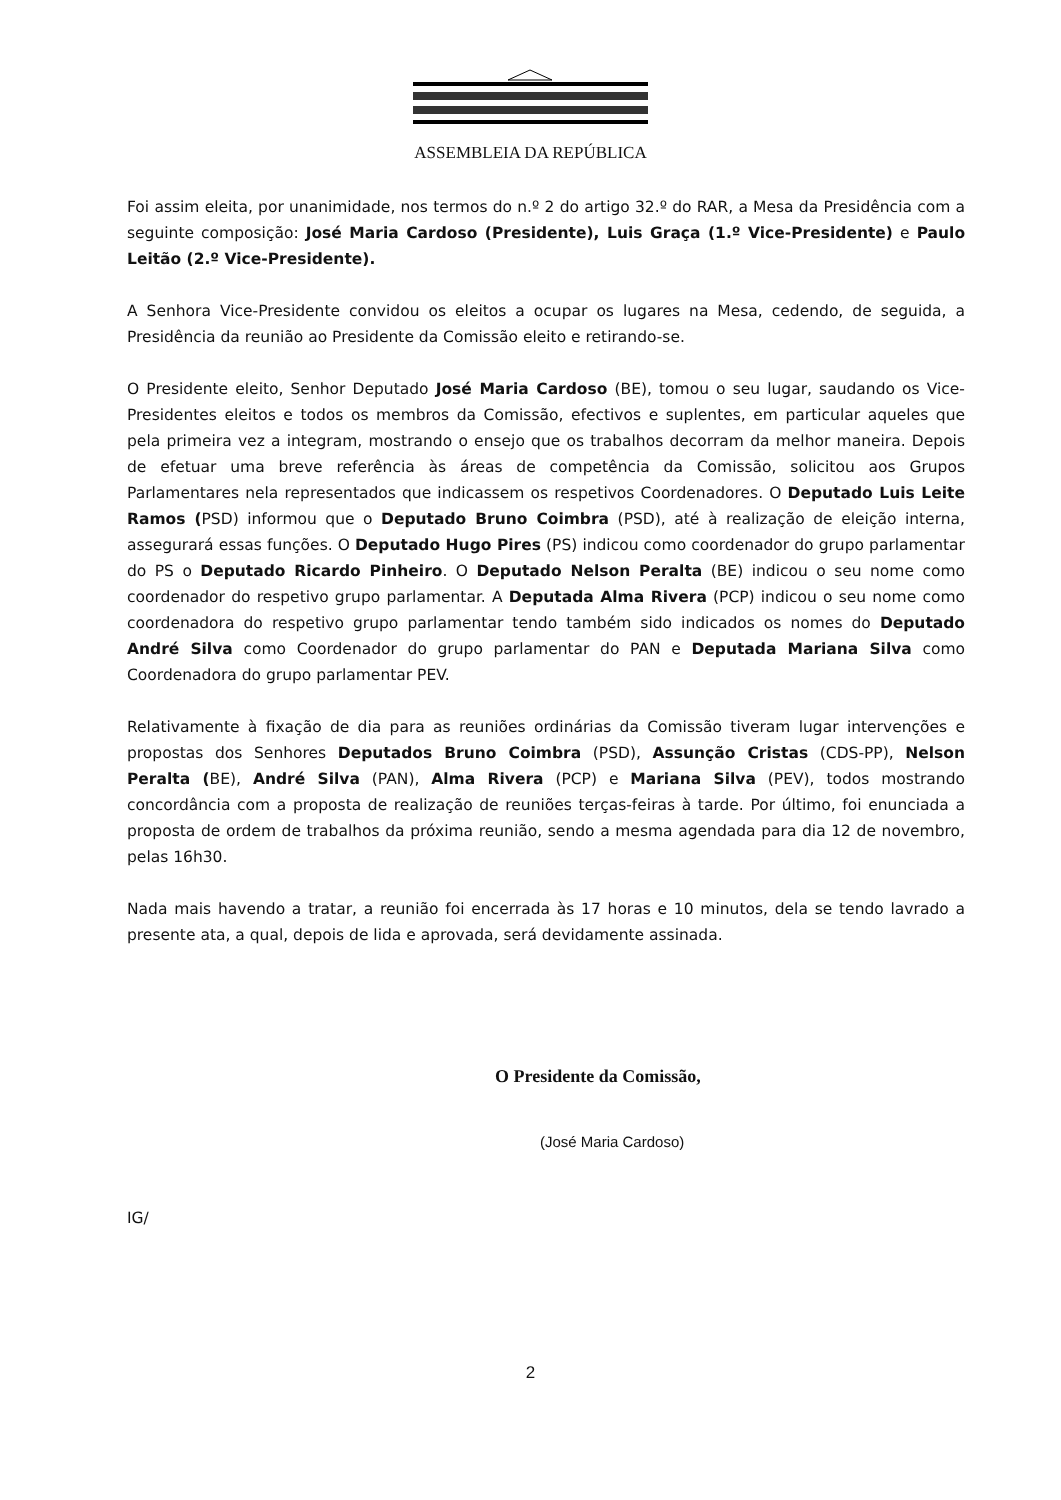ASSEMBLEIA DA REPÚBLICA
Foi assim eleita, por unanimidade, nos termos do n.º 2 do artigo 32.º do RAR, a Mesa da Presidência com a seguinte composição: José Maria Cardoso (Presidente), Luis Graça (1.º Vice-Presidente) e Paulo Leitão (2.º Vice-Presidente).
A Senhora Vice-Presidente convidou os eleitos a ocupar os lugares na Mesa, cedendo, de seguida, a Presidência da reunião ao Presidente da Comissão eleito e retirando-se.
O Presidente eleito, Senhor Deputado José Maria Cardoso (BE), tomou o seu lugar, saudando os Vice-Presidentes eleitos e todos os membros da Comissão, efectivos e suplentes, em particular aqueles que pela primeira vez a integram, mostrando o ensejo que os trabalhos decorram da melhor maneira. Depois de efetuar uma breve referência às áreas de competência da Comissão, solicitou aos Grupos Parlamentares nela representados que indicassem os respetivos Coordenadores. O Deputado Luis Leite Ramos (PSD) informou que o Deputado Bruno Coimbra (PSD), até à realização de eleição interna, assegurará essas funções. O Deputado Hugo Pires (PS) indicou como coordenador do grupo parlamentar do PS o Deputado Ricardo Pinheiro. O Deputado Nelson Peralta (BE) indicou o seu nome como coordenador do respetivo grupo parlamentar. A Deputada Alma Rivera (PCP) indicou o seu nome como coordenadora do respetivo grupo parlamentar tendo também sido indicados os nomes do Deputado André Silva como Coordenador do grupo parlamentar do PAN e Deputada Mariana Silva como Coordenadora do grupo parlamentar PEV.
Relativamente à fixação de dia para as reuniões ordinárias da Comissão tiveram lugar intervenções e propostas dos Senhores Deputados Bruno Coimbra (PSD), Assunção Cristas (CDS-PP), Nelson Peralta (BE), André Silva (PAN), Alma Rivera (PCP) e Mariana Silva (PEV), todos mostrando concordância com a proposta de realização de reuniões terças-feiras à tarde. Por último, foi enunciada a proposta de ordem de trabalhos da próxima reunião, sendo a mesma agendada para dia 12 de novembro, pelas 16h30.
Nada mais havendo a tratar, a reunião foi encerrada às 17 horas e 10 minutos, dela se tendo lavrado a presente ata, a qual, depois de lida e aprovada, será devidamente assinada.
O Presidente da Comissão,
(José Maria Cardoso)
IG/
2